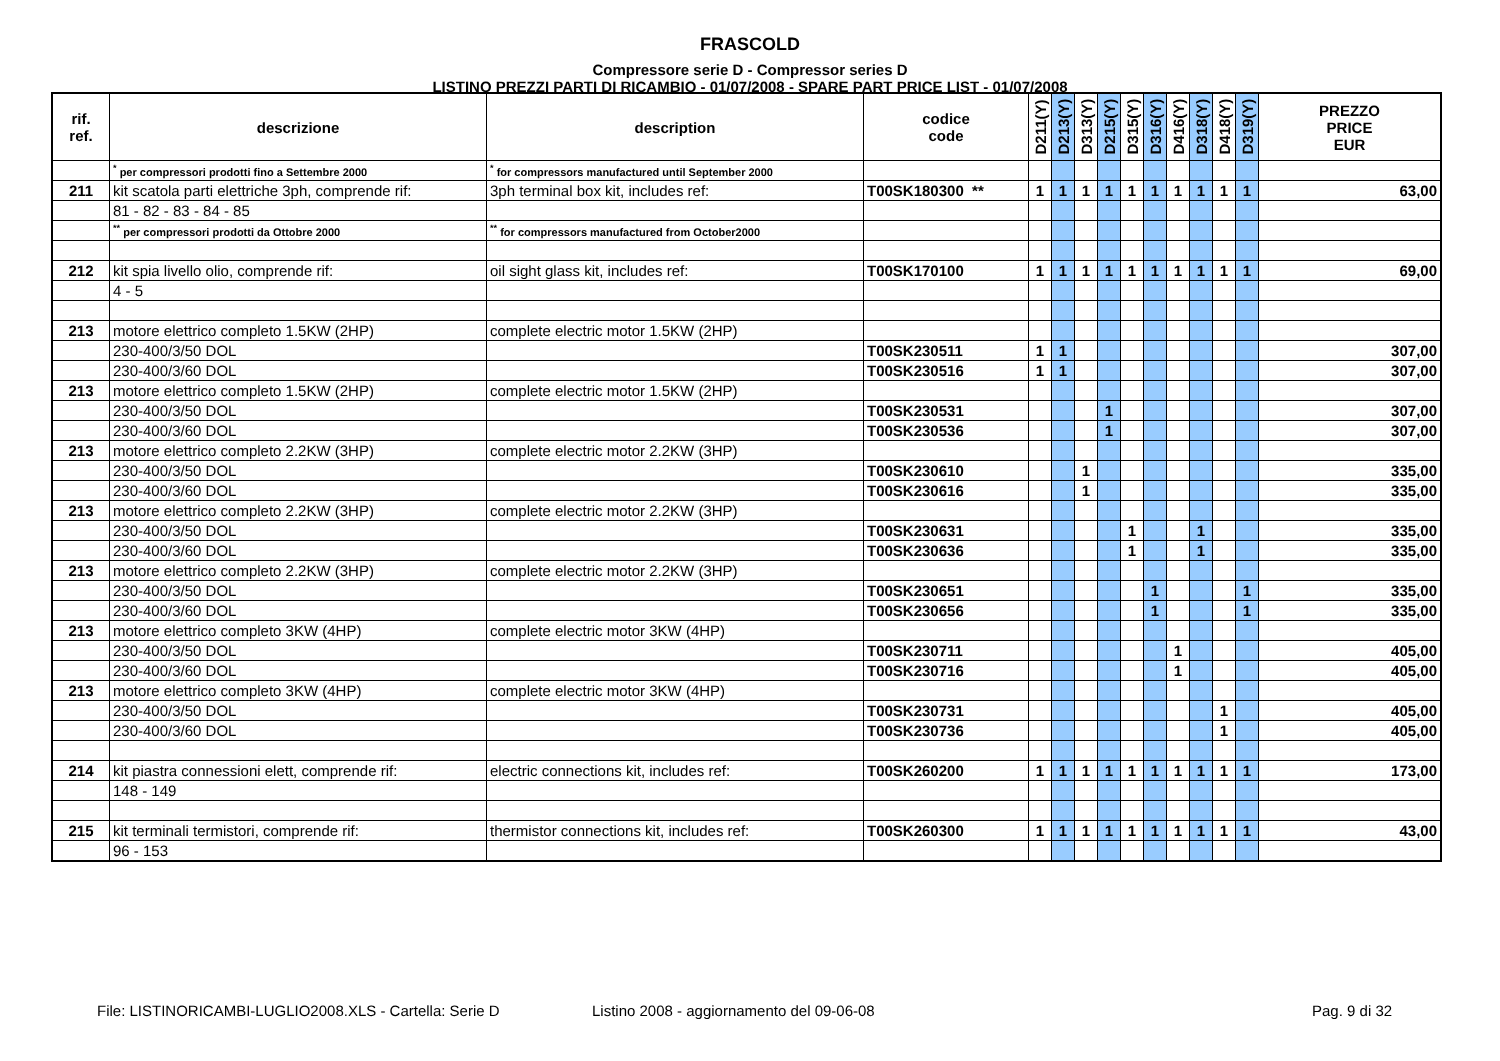FRASCOLD
Compressore serie D - Compressor series D
LISTINO PREZZI PARTI DI RICAMBIO - 01/07/2008 - SPARE PART PRICE LIST - 01/07/2008
| rif. ref. | descrizione | description | codice code | D211(Y) | D213(Y) | D313(Y) | D215(Y) | D315(Y) | D316(Y) | D416(Y) | D318(Y) | D418(Y) | D319(Y) | PREZZO PRICE EUR |
| --- | --- | --- | --- | --- | --- | --- | --- | --- | --- | --- | --- | --- | --- | --- |
| | <sup>*</sup> per compressori prodotti fino a Settembre 2000 | <sup>*</sup> for compressors manufactured until September 2000 | | | | | | | | | | | | |
| 211 | kit scatola parti elettriche 3ph, comprende rif: | 3ph terminal box kit, includes ref: | T00SK180300 ** | 1 | 1 | 1 | 1 | 1 | 1 | 1 | 1 | 1 | 1 | 63,00 |
| | 81 - 82 - 83 - 84 - 85 | | | | | | | | | | | | | |
| | <sup>**</sup> per compressori prodotti da Ottobre 2000 | <sup>**</sup> for compressors manufactured from October2000 | | | | | | | | | | | | |
| 212 | kit spia livello olio, comprende rif: | oil sight glass kit, includes ref: | T00SK170100 | 1 | 1 | 1 | 1 | 1 | 1 | 1 | 1 | 1 | 1 | 69,00 |
| | 4 - 5 | | | | | | | | | | | | | |
| 213 | motore elettrico completo 1.5KW (2HP) | complete electric motor 1.5KW (2HP) | | | | | | | | | | | | |
| | 230-400/3/50 DOL | | T00SK230511 | 1 | 1 | | | | | | | | | 307,00 |
| | 230-400/3/60 DOL | | T00SK230516 | 1 | 1 | | | | | | | | | 307,00 |
| 213 | motore elettrico completo 1.5KW (2HP) | complete electric motor 1.5KW (2HP) | | | | | | | | | | | | |
| | 230-400/3/50 DOL | | T00SK230531 | | | | 1 | | | | | | | 307,00 |
| | 230-400/3/60 DOL | | T00SK230536 | | | | 1 | | | | | | | 307,00 |
| 213 | motore elettrico completo 2.2KW (3HP) | complete electric motor 2.2KW (3HP) | | | | | | | | | | | | |
| | 230-400/3/50 DOL | | T00SK230610 | | | 1 | | | | | | | | 335,00 |
| | 230-400/3/60 DOL | | T00SK230616 | | | 1 | | | | | | | | 335,00 |
| 213 | motore elettrico completo 2.2KW (3HP) | complete electric motor 2.2KW (3HP) | | | | | | | | | | | | |
| | 230-400/3/50 DOL | | T00SK230631 | | | | | 1 | | | 1 | | | 335,00 |
| | 230-400/3/60 DOL | | T00SK230636 | | | | | 1 | | | 1 | | | 335,00 |
| 213 | motore elettrico completo 2.2KW (3HP) | complete electric motor 2.2KW (3HP) | | | | | | | | | | | | |
| | 230-400/3/50 DOL | | T00SK230651 | | | | | | 1 | | | | 1 | 335,00 |
| | 230-400/3/60 DOL | | T00SK230656 | | | | | | 1 | | | | 1 | 335,00 |
| 213 | motore elettrico completo 3KW (4HP) | complete electric motor 3KW (4HP) | | | | | | | | | | | | |
| | 230-400/3/50 DOL | | T00SK230711 | | | | | | | 1 | | | | 405,00 |
| | 230-400/3/60 DOL | | T00SK230716 | | | | | | | 1 | | | | 405,00 |
| 213 | motore elettrico completo 3KW (4HP) | complete electric motor 3KW (4HP) | | | | | | | | | | | | |
| | 230-400/3/50 DOL | | T00SK230731 | | | | | | | | | 1 | | 405,00 |
| | 230-400/3/60 DOL | | T00SK230736 | | | | | | | | | 1 | | 405,00 |
| 214 | kit piastra connessioni elett, comprende rif: | electric connections kit, includes ref: | T00SK260200 | 1 | 1 | 1 | 1 | 1 | 1 | 1 | 1 | 1 | 1 | 173,00 |
| | 148 - 149 | | | | | | | | | | | | | |
| 215 | kit terminali termistori, comprende rif: | thermistor connections kit, includes ref: | T00SK260300 | 1 | 1 | 1 | 1 | 1 | 1 | 1 | 1 | 1 | 1 | 43,00 |
| | 96 - 153 | | | | | | | | | | | | | |
File: LISTINORICAMBI-LUGLIO2008.XLS - Cartella: Serie D Listino 2008 - aggiornamento del 09-06-08 Pag. 9 di 32